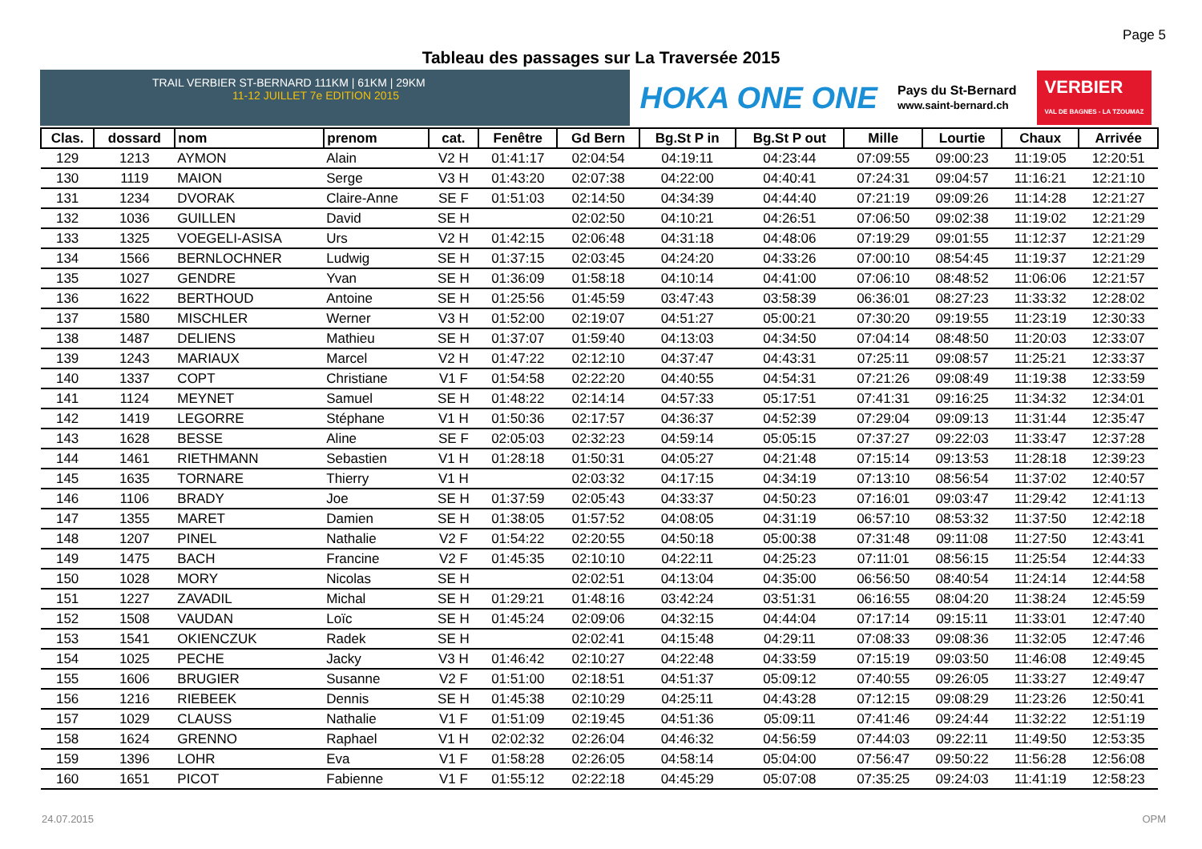Page 5
Tableau des passages sur La Traversée 2015
TRAIL VERBIER ST-BERNARD 111KM | 61KM | 29KM 11-12 JUILLET 7e EDITION 2015
HOKA ONE ONE Pays du St-Bernard
www.saint-bernard.ch VERBIER
VAL DE BAGNES - LA TZOUMAZ
| Clas. | dossard | nom | prenom | cat. | Fenêtre | Gd Bern | Bg.St P in | Bg.St P out | Mille | Lourtie | Chaux | Arrivée |
| --- | --- | --- | --- | --- | --- | --- | --- | --- | --- | --- | --- | --- |
| 129 | 1213 | AYMON | Alain | V2 H | 01:41:17 | 02:04:54 | 04:19:11 | 04:23:44 | 07:09:55 | 09:00:23 | 11:19:05 | 12:20:51 |
| 130 | 1119 | MAION | Serge | V3 H | 01:43:20 | 02:07:38 | 04:22:00 | 04:40:41 | 07:24:31 | 09:04:57 | 11:16:21 | 12:21:10 |
| 131 | 1234 | DVORAK | Claire-Anne | SE F | 01:51:03 | 02:14:50 | 04:34:39 | 04:44:40 | 07:21:19 | 09:09:26 | 11:14:28 | 12:21:27 |
| 132 | 1036 | GUILLEN | David | SE H | | 02:02:50 | 04:10:21 | 04:26:51 | 07:06:50 | 09:02:38 | 11:19:02 | 12:21:29 |
| 133 | 1325 | VOEGELI-ASISA | Urs | V2 H | 01:42:15 | 02:06:48 | 04:31:18 | 04:48:06 | 07:19:29 | 09:01:55 | 11:12:37 | 12:21:29 |
| 134 | 1566 | BERNLOCHNER | Ludwig | SE H | 01:37:15 | 02:03:45 | 04:24:20 | 04:33:26 | 07:00:10 | 08:54:45 | 11:19:37 | 12:21:29 |
| 135 | 1027 | GENDRE | Yvan | SE H | 01:36:09 | 01:58:18 | 04:10:14 | 04:41:00 | 07:06:10 | 08:48:52 | 11:06:06 | 12:21:57 |
| 136 | 1622 | BERTHOUD | Antoine | SE H | 01:25:56 | 01:45:59 | 03:47:43 | 03:58:39 | 06:36:01 | 08:27:23 | 11:33:32 | 12:28:02 |
| 137 | 1580 | MISCHLER | Werner | V3 H | 01:52:00 | 02:19:07 | 04:51:27 | 05:00:21 | 07:30:20 | 09:19:55 | 11:23:19 | 12:30:33 |
| 138 | 1487 | DELIENS | Mathieu | SE H | 01:37:07 | 01:59:40 | 04:13:03 | 04:34:50 | 07:04:14 | 08:48:50 | 11:20:03 | 12:33:07 |
| 139 | 1243 | MARIAUX | Marcel | V2 H | 01:47:22 | 02:12:10 | 04:37:47 | 04:43:31 | 07:25:11 | 09:08:57 | 11:25:21 | 12:33:37 |
| 140 | 1337 | COPT | Christiane | V1 F | 01:54:58 | 02:22:20 | 04:40:55 | 04:54:31 | 07:21:26 | 09:08:49 | 11:19:38 | 12:33:59 |
| 141 | 1124 | MEYNET | Samuel | SE H | 01:48:22 | 02:14:14 | 04:57:33 | 05:17:51 | 07:41:31 | 09:16:25 | 11:34:32 | 12:34:01 |
| 142 | 1419 | LEGORRE | Stéphane | V1 H | 01:50:36 | 02:17:57 | 04:36:37 | 04:52:39 | 07:29:04 | 09:09:13 | 11:31:44 | 12:35:47 |
| 143 | 1628 | BESSE | Aline | SE F | 02:05:03 | 02:32:23 | 04:59:14 | 05:05:15 | 07:37:27 | 09:22:03 | 11:33:47 | 12:37:28 |
| 144 | 1461 | RIETHMANN | Sebastien | V1 H | 01:28:18 | 01:50:31 | 04:05:27 | 04:21:48 | 07:15:14 | 09:13:53 | 11:28:18 | 12:39:23 |
| 145 | 1635 | TORNARE | Thierry | V1 H | | 02:03:32 | 04:17:15 | 04:34:19 | 07:13:10 | 08:56:54 | 11:37:02 | 12:40:57 |
| 146 | 1106 | BRADY | Joe | SE H | 01:37:59 | 02:05:43 | 04:33:37 | 04:50:23 | 07:16:01 | 09:03:47 | 11:29:42 | 12:41:13 |
| 147 | 1355 | MARET | Damien | SE H | 01:38:05 | 01:57:52 | 04:08:05 | 04:31:19 | 06:57:10 | 08:53:32 | 11:37:50 | 12:42:18 |
| 148 | 1207 | PINEL | Nathalie | V2 F | 01:54:22 | 02:20:55 | 04:50:18 | 05:00:38 | 07:31:48 | 09:11:08 | 11:27:50 | 12:43:41 |
| 149 | 1475 | BACH | Francine | V2 F | 01:45:35 | 02:10:10 | 04:22:11 | 04:25:23 | 07:11:01 | 08:56:15 | 11:25:54 | 12:44:33 |
| 150 | 1028 | MORY | Nicolas | SE H | | 02:02:51 | 04:13:04 | 04:35:00 | 06:56:50 | 08:40:54 | 11:24:14 | 12:44:58 |
| 151 | 1227 | ZAVADIL | Michal | SE H | 01:29:21 | 01:48:16 | 03:42:24 | 03:51:31 | 06:16:55 | 08:04:20 | 11:38:24 | 12:45:59 |
| 152 | 1508 | VAUDAN | Loïc | SE H | 01:45:24 | 02:09:06 | 04:32:15 | 04:44:04 | 07:17:14 | 09:15:11 | 11:33:01 | 12:47:40 |
| 153 | 1541 | OKIENCZUK | Radek | SE H | | 02:02:41 | 04:15:48 | 04:29:11 | 07:08:33 | 09:08:36 | 11:32:05 | 12:47:46 |
| 154 | 1025 | PECHE | Jacky | V3 H | 01:46:42 | 02:10:27 | 04:22:48 | 04:33:59 | 07:15:19 | 09:03:50 | 11:46:08 | 12:49:45 |
| 155 | 1606 | BRUGIER | Susanne | V2 F | 01:51:00 | 02:18:51 | 04:51:37 | 05:09:12 | 07:40:55 | 09:26:05 | 11:33:27 | 12:49:47 |
| 156 | 1216 | RIEBEEK | Dennis | SE H | 01:45:38 | 02:10:29 | 04:25:11 | 04:43:28 | 07:12:15 | 09:08:29 | 11:23:26 | 12:50:41 |
| 157 | 1029 | CLAUSS | Nathalie | V1 F | 01:51:09 | 02:19:45 | 04:51:36 | 05:09:11 | 07:41:46 | 09:24:44 | 11:32:22 | 12:51:19 |
| 158 | 1624 | GRENNO | Raphael | V1 H | 02:02:32 | 02:26:04 | 04:46:32 | 04:56:59 | 07:44:03 | 09:22:11 | 11:49:50 | 12:53:35 |
| 159 | 1396 | LOHR | Eva | V1 F | 01:58:28 | 02:26:05 | 04:58:14 | 05:04:00 | 07:56:47 | 09:50:22 | 11:56:28 | 12:56:08 |
| 160 | 1651 | PICOT | Fabienne | V1 F | 01:55:12 | 02:22:18 | 04:45:29 | 05:07:08 | 07:35:25 | 09:24:03 | 11:41:19 | 12:58:23 |
24.07.2015 OPM